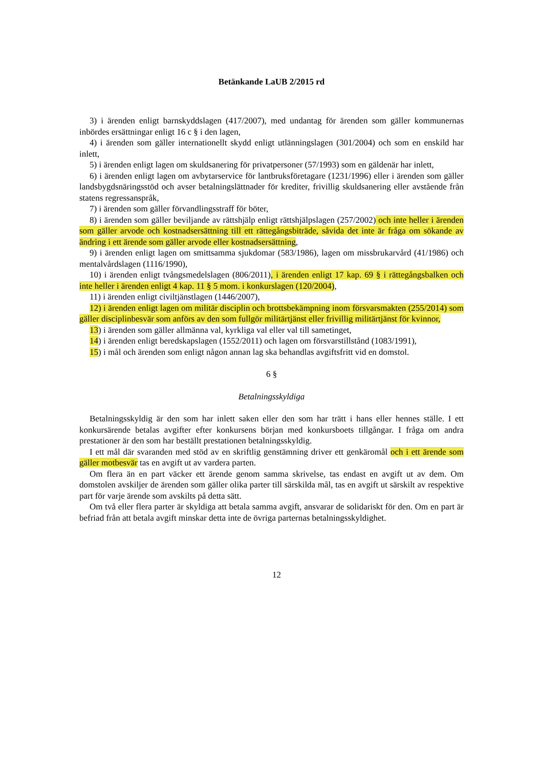Betänkande LaUB 2/2015 rd
3) i ärenden enligt barnskyddslagen (417/2007), med undantag för ärenden som gäller kommunernas inbördes ersättningar enligt 16 c § i den lagen,
4) i ärenden som gäller internationellt skydd enligt utlänningslagen (301/2004) och som en enskild har inlett,
5) i ärenden enligt lagen om skuldsanering för privatpersoner (57/1993) som en gäldenär har inlett,
6) i ärenden enligt lagen om avbytarservice för lantbruksföretagare (1231/1996) eller i ärenden som gäller landsbygdsnäringsstöd och avser betalningslättnader för krediter, frivillig skuldsanering eller avstående från statens regressanspråk,
7) i ärenden som gäller förvandlingsstraff för böter,
8) i ärenden som gäller beviljande av rättshjälp enligt rättshjälpslagen (257/2002) och inte heller i ärenden som gäller arvode och kostnadsersättning till ett rättegångsbiträde, såvida det inte är fråga om sökande av ändring i ett ärende som gäller arvode eller kostnadsersättning,
9) i ärenden enligt lagen om smittsamma sjukdomar (583/1986), lagen om missbrukarvård (41/1986) och mentalvårdslagen (1116/1990),
10) i ärenden enligt tvångsmedelslagen (806/2011), i ärenden enligt 17 kap. 69 § i rättegångsbalken och inte heller i ärenden enligt 4 kap. 11 § 5 mom. i konkurslagen (120/2004),
11) i ärenden enligt civiltjänstlagen (1446/2007),
12) i ärenden enligt lagen om militär disciplin och brottsbekämpning inom försvarsmakten (255/2014) som gäller disciplinbesvär som anförs av den som fullgör militärtjänst eller frivillig militärtjänst för kvinnor,
13) i ärenden som gäller allmänna val, kyrkliga val eller val till sametinget,
14) i ärenden enligt beredskapslagen (1552/2011) och lagen om försvarstillstånd (1083/1991),
15) i mål och ärenden som enligt någon annan lag ska behandlas avgiftsfritt vid en domstol.
6 §
Betalningsskyldiga
Betalningsskyldig är den som har inlett saken eller den som har trätt i hans eller hennes ställe. I ett konkursärende betalas avgifter efter konkursens början med konkursboets tillgångar. I fråga om andra prestationer är den som har beställt prestationen betalningsskyldig.
I ett mål där svaranden med stöd av en skriftlig genstämning driver ett genkäromål och i ett ärende som gäller motbesvär tas en avgift ut av vardera parten.
Om flera än en part väcker ett ärende genom samma skrivelse, tas endast en avgift ut av dem. Om domstolen avskiljer de ärenden som gäller olika parter till särskilda mål, tas en avgift ut särskilt av respektive part för varje ärende som avskilts på detta sätt.
Om två eller flera parter är skyldiga att betala samma avgift, ansvarar de solidariskt för den. Om en part är befriad från att betala avgift minskar detta inte de övriga parternas betalningsskyldighet.
12